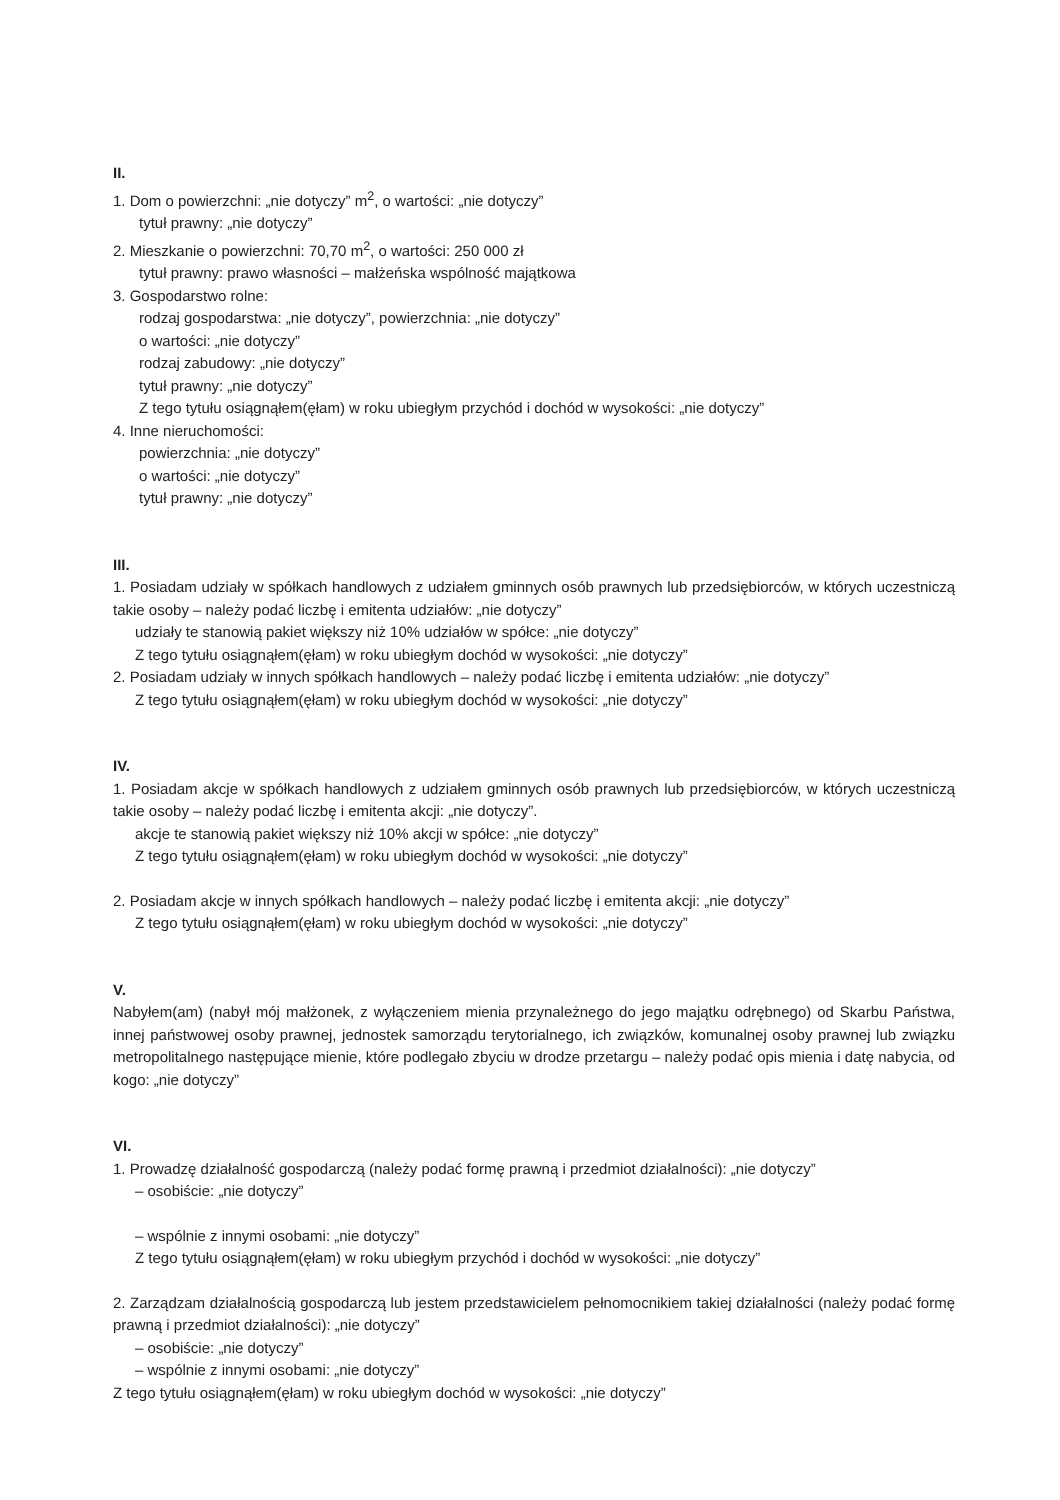II.
1. Dom o powierzchni: „nie dotyczy” m<sup>2</sup>, o wartości: „nie dotyczy”
tytuł prawny: „nie dotyczy”
2. Mieszkanie o powierzchni: 70,70 m<sup>2</sup>, o wartości: 250 000 zł
tytuł prawny: prawo własności – małżeńska wspólność majątkowa
3. Gospodarstwo rolne:
rodzaj gospodarstwa: „nie dotyczy”, powierzchnia: „nie dotyczy”
o wartości: „nie dotyczy”
rodzaj zabudowy: „nie dotyczy”
tytuł prawny: „nie dotyczy”
Z tego tytułu osiągnąłem(ęłam) w roku ubiegłym przychód i dochód w wysokości: „nie dotyczy”
4. Inne nieruchomości:
powierzchnia: „nie dotyczy”
o wartości: „nie dotyczy”
tytuł prawny: „nie dotyczy”
III.
1. Posiadam udziały w spółkach handlowych z udziałem gminnych osób prawnych lub przedsiębiorców, w których uczestniczą takie osoby – należy podać liczbę i emitenta udziałów: „nie dotyczy”
udziały te stanowią pakiet większy niż 10% udziałów w spółce: „nie dotyczy”
Z tego tytułu osiągnąłem(ęłam) w roku ubiegłym dochód w wysokości: „nie dotyczy”
2. Posiadam udziały w innych spółkach handlowych – należy podać liczbę i emitenta udziałów: „nie dotyczy”
Z tego tytułu osiągnąłem(ęłam) w roku ubiegłym dochód w wysokości: „nie dotyczy”
IV.
1. Posiadam akcje w spółkach handlowych z udziałem gminnych osób prawnych lub przedsiębiorców, w których uczestniczą takie osoby – należy podać liczbę i emitenta akcji: „nie dotyczy”.
akcje te stanowią pakiet większy niż 10% akcji w spółce: „nie dotyczy”
Z tego tytułu osiągnąłem(ęłam) w roku ubiegłym dochód w wysokości: „nie dotyczy”
2. Posiadam akcje w innych spółkach handlowych – należy podać liczbę i emitenta akcji: „nie dotyczy”
Z tego tytułu osiągnąłem(ęłam) w roku ubiegłym dochód w wysokości: „nie dotyczy”
V.
Nabyłem(am) (nabył mój małżonek, z wyłączeniem mienia przynależnego do jego majątku odrębnego) od Skarbu Państwa, innej państwowej osoby prawnej, jednostek samorządu terytorialnego, ich związków, komunalnej osoby prawnej lub związku metropolitalnego następujące mienie, które podlegało zbyciu w drodze przetargu – należy podać opis mienia i datę nabycia, od kogo: „nie dotyczy”
VI.
1. Prowadzę działalność gospodarczą (należy podać formę prawną i przedmiot działalności): „nie dotyczy”
– osobiście: „nie dotyczy”
– wspólnie z innymi osobami: „nie dotyczy”
Z tego tytułu osiągnąłem(ęłam) w roku ubiegłym przychód i dochód w wysokości: „nie dotyczy”
2. Zarządzam działalnością gospodarczą lub jestem przedstawicielem pełnomocnikiem takiej działalności (należy podać formę prawną i przedmiot działalności): „nie dotyczy”
– osobiście: „nie dotyczy”
– wspólnie z innymi osobami: „nie dotyczy”
Z tego tytułu osiągnąłem(ęłam) w roku ubiegłym dochód w wysokości: „nie dotyczy”